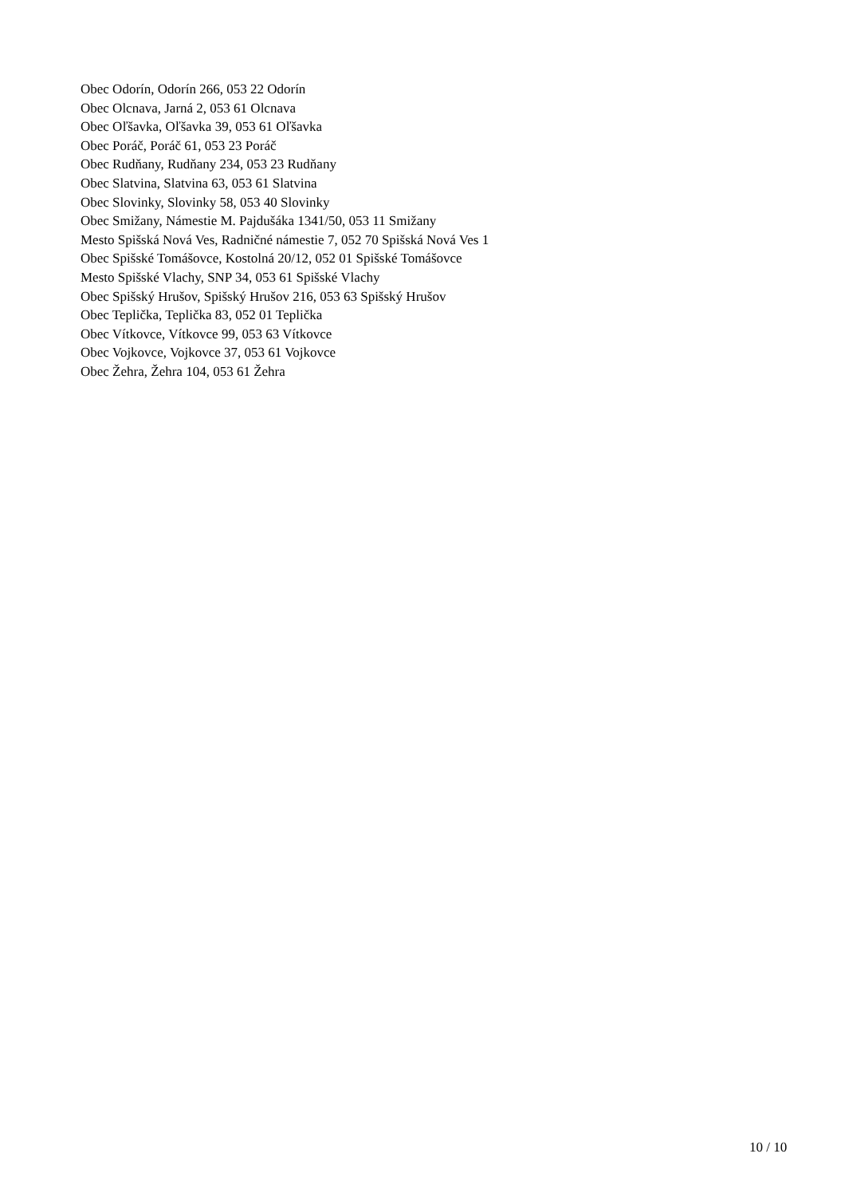Obec Odorín, Odorín 266, 053 22 Odorín
Obec Olcnava, Jarná 2, 053 61 Olcnava
Obec Oľšavka, Oľšavka 39, 053 61 Oľšavka
Obec Poráč, Poráč 61, 053 23 Poráč
Obec Rudňany, Rudňany 234, 053 23 Rudňany
Obec Slatvina, Slatvina 63, 053 61 Slatvina
Obec Slovinky, Slovinky 58, 053 40 Slovinky
Obec Smižany, Námestie M. Pajdušáka 1341/50, 053 11 Smižany
Mesto Spišská Nová Ves, Radničné námestie 7, 052 70 Spišská Nová Ves 1
Obec Spišské Tomášovce, Kostolná 20/12, 052 01 Spišské Tomášovce
Mesto Spišské Vlachy, SNP 34, 053 61 Spišské Vlachy
Obec Spišský Hrušov, Spišský Hrušov 216, 053 63 Spišský Hrušov
Obec Teplička, Teplička 83, 052 01 Teplička
Obec Vítkovce, Vítkovce 99, 053 63 Vítkovce
Obec Vojkovce, Vojkovce 37, 053 61 Vojkovce
Obec Žehra, Žehra 104, 053 61 Žehra
10 / 10